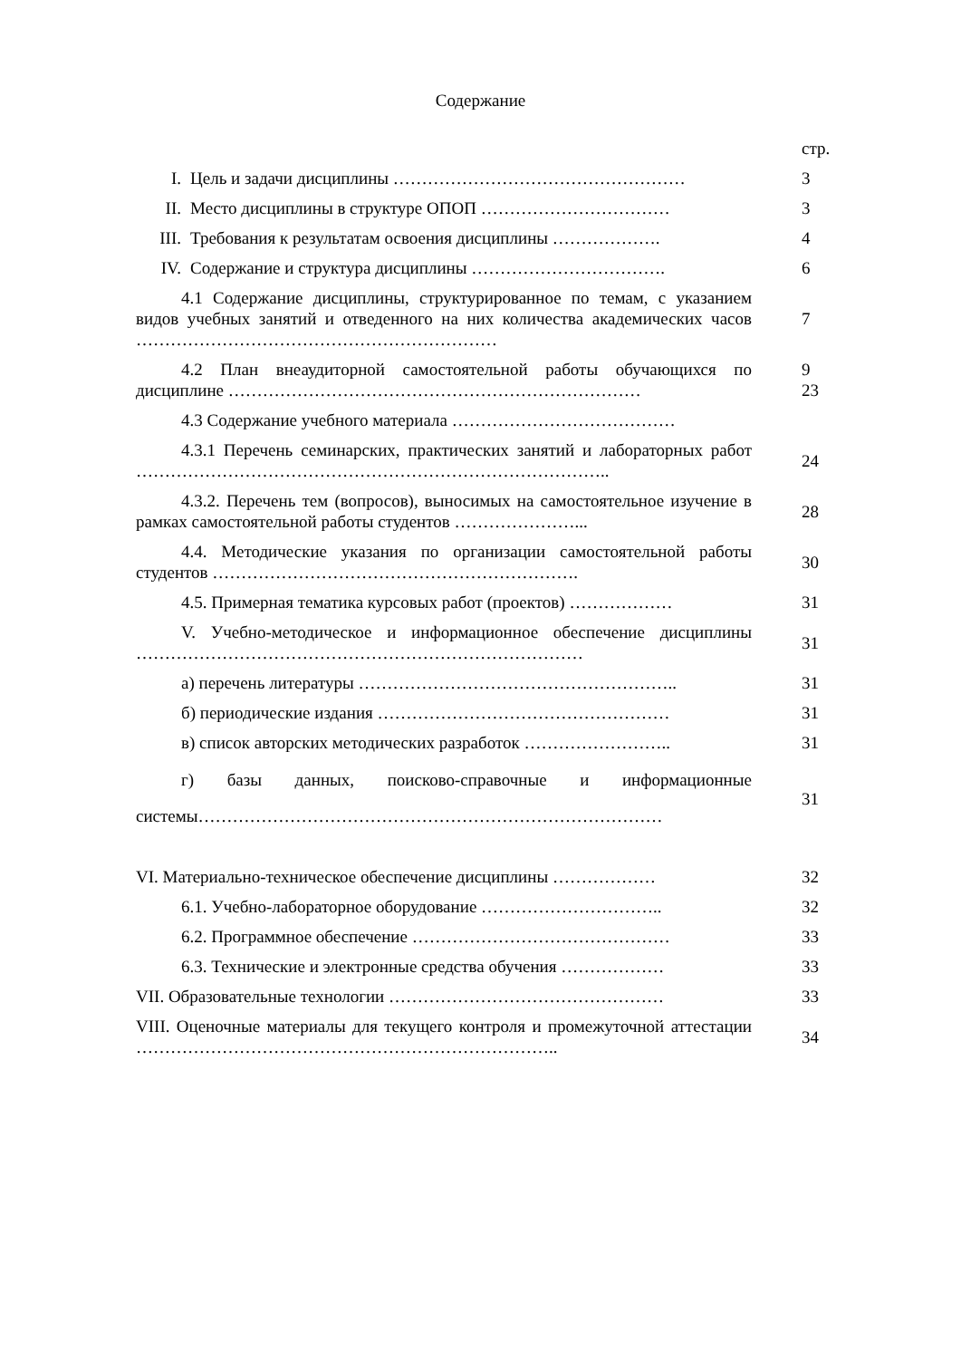Содержание
| | стр. |
| I. Цель и задачи дисциплины …………………………………………… | 3 |
| II. Место дисциплины в структуре ОПОП …………………………… | 3 |
| III. Требования к результатам освоения дисциплины ………………. | 4 |
| IV. Содержание и структура дисциплины ……………………………. | 6 |
| 4.1 Содержание дисциплины, структурированное по темам, с указанием видов учебных занятий и отведенного на них количества академических часов ……………………………………………………… | 7 |
| 4.2 План внеаудиторной самостоятельной работы обучающихся по дисциплине ……………………………………………………………… | 9 23 |
| 4.3 Содержание учебного материала ………………………………… | |
| 4.3.1 Перечень семинарских, практических занятий и лабораторных работ ……………………………………………………………………….. | 24 |
| 4.3.2. Перечень тем (вопросов), выносимых на самостоятельное изучение в рамках самостоятельной работы студентов …………………... | 28 |
| 4.4. Методические указания по организации самостоятельной работы студентов ………………………………………………………. | 30 |
| 4.5. Примерная тематика курсовых работ (проектов) ……………… | 31 |
| V. Учебно-методическое и информационное обеспечение дисциплины …………………………………………………………………… | 31 |
| а) перечень литературы ……………………………………………….. | 31 |
| б) периодические издания …………………………………………… | 31 |
| в) список авторских методических разработок …………………….. | 31 |
| г) базы данных, поисково-справочные и информационные системы……………………………………………………………………… | 31 |
| VI. Материально-техническое обеспечение дисциплины ……………… | 32 |
| 6.1. Учебно-лабораторное оборудование ………………………….. | 32 |
| 6.2. Программное обеспечение ……………………………………… | 33 |
| 6.3. Технические и электронные средства обучения ……………… | 33 |
| VII. Образовательные технологии ………………………………………… | 33 |
| VIII. Оценочные материалы для текущего контроля и промежуточной аттестации ……………………………………………………………….. | 34 |